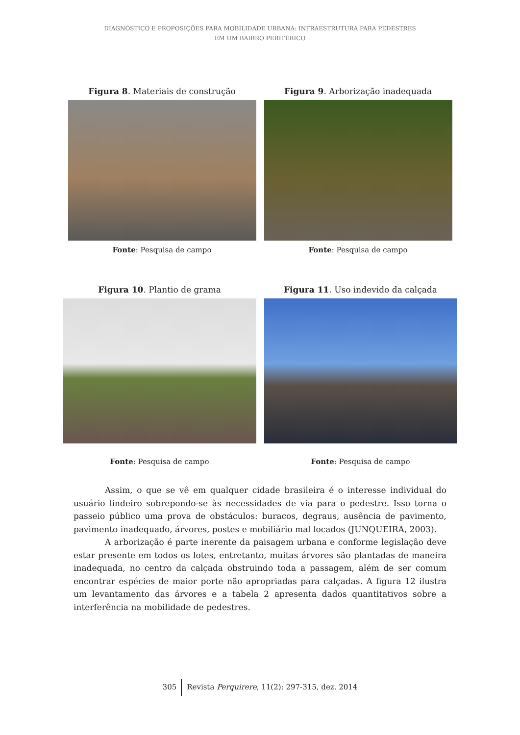DIAGNÓSTICO E PROPOSIÇÕES PARA MOBILIDADE URBANA: INFRAESTRUTURA PARA PEDESTRES
EM UM BAIRRO PERIFÉRICO
Figura 8. Materiais de construção
Fonte: Pesquisa de campo
Figura 9. Arborização inadequada
Fonte: Pesquisa de campo
Figura 10. Plantio de grama
Fonte: Pesquisa de campo
Figura 11. Uso indevido da calçada
Fonte: Pesquisa de campo
Assim, o que se vê em qualquer cidade brasileira é o interesse individual do usuário lindeiro sobrepondo-se às necessidades de via para o pedestre. Isso torna o passeio público uma prova de obstáculos: buracos, degraus, ausência de pavimento, pavimento inadequado, árvores, postes e mobiliário mal locados (JUNQUEIRA, 2003).
A arborização é parte inerente da paisagem urbana e conforme legislação deve estar presente em todos os lotes, entretanto, muitas árvores são plantadas de maneira inadequada, no centro da calçada obstruindo toda a passagem, além de ser comum encontrar espécies de maior porte não apropriadas para calçadas. A figura 12 ilustra um levantamento das árvores e a tabela 2 apresenta dados quantitativos sobre a interferência na mobilidade de pedestres.
305 Revista Perquirere, 11(2): 297-315, dez. 2014